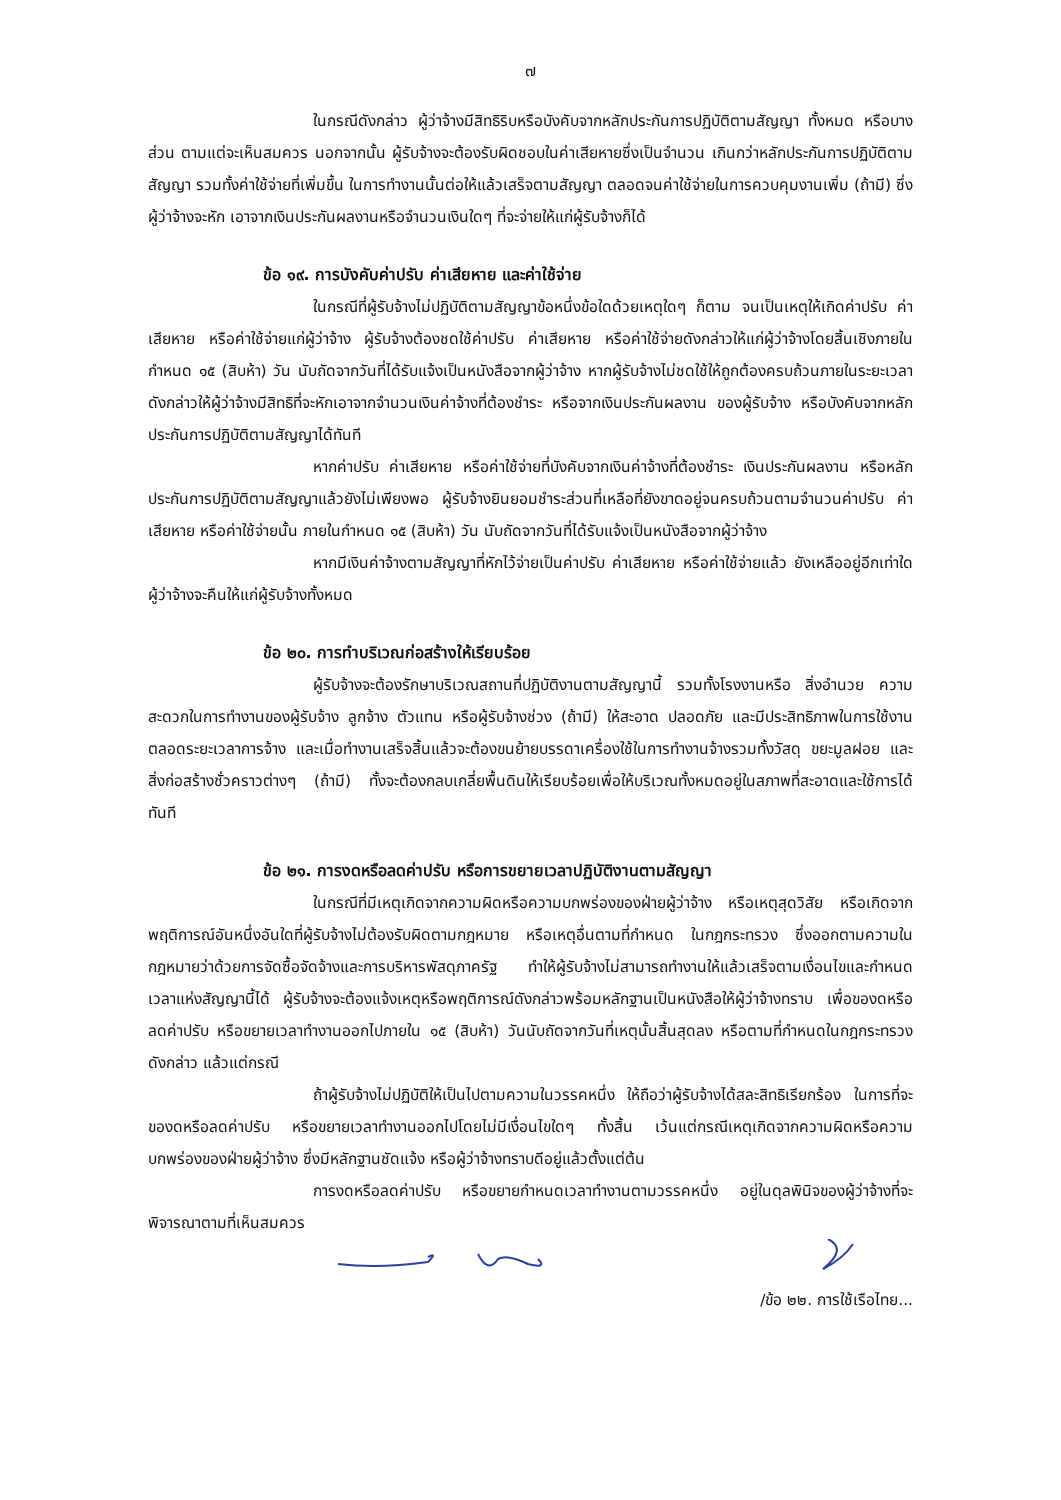๗
ในกรณีดังกล่าว ผู้ว่าจ้างมีสิทธิริบหรือบังคับจากหลักประกันการปฏิบัติตามสัญญา ทั้งหมด หรือบางส่วน ตามแต่จะเห็นสมควร นอกจากนั้น ผู้รับจ้างจะต้องรับผิดชอบในค่าเสียหายซึ่งเป็นจำนวน เกินกว่าหลักประกันการปฏิบัติตามสัญญา รวมทั้งค่าใช้จ่ายที่เพิ่มขึ้น ในการทำงานนั้นต่อให้แล้วเสร็จตามสัญญา ตลอดจนค่าใช้จ่ายในการควบคุมงานเพิ่ม (ถ้ามี) ซึ่งผู้ว่าจ้างจะหัก เอาจากเงินประกันผลงานหรือจำนวนเงินใดๆ ที่จะจ่ายให้แก่ผู้รับจ้างก็ได้
ข้อ ๑๙. การบังคับค่าปรับ ค่าเสียหาย และค่าใช้จ่าย
ในกรณีที่ผู้รับจ้างไม่ปฏิบัติตามสัญญาข้อหนึ่งข้อใดด้วยเหตุใดๆ ก็ตาม จนเป็นเหตุให้เกิดค่าปรับ ค่าเสียหาย หรือค่าใช้จ่ายแก่ผู้ว่าจ้าง ผู้รับจ้างต้องชดใช้ค่าปรับ ค่าเสียหาย หรือค่าใช้จ่ายดังกล่าวให้แก่ผู้ว่าจ้างโดยสิ้นเชิงภายในกำหนด ๑๕ (สิบห้า) วัน นับถัดจากวันที่ได้รับแจ้งเป็นหนังสือจากผู้ว่าจ้าง หากผู้รับจ้างไม่ชดใช้ให้ถูกต้องครบถ้วนภายในระยะเวลาดังกล่าวให้ผู้ว่าจ้างมีสิทธิที่จะหักเอาจากจำนวนเงินค่าจ้างที่ต้องชำระ หรือจากเงินประกันผลงาน ของผู้รับจ้าง หรือบังคับจากหลักประกันการปฏิบัติตามสัญญาได้ทันที
หากค่าปรับ ค่าเสียหาย หรือค่าใช้จ่ายที่บังคับจากเงินค่าจ้างที่ต้องชำระ เงินประกันผลงาน หรือหลักประกันการปฏิบัติตามสัญญาแล้วยังไม่เพียงพอ ผู้รับจ้างยินยอมชำระส่วนที่เหลือที่ยังขาดอยู่จนครบถ้วนตามจำนวนค่าปรับ ค่าเสียหาย หรือค่าใช้จ่ายนั้น ภายในกำหนด ๑๕ (สิบห้า) วัน นับถัดจากวันที่ได้รับแจ้งเป็นหนังสือจากผู้ว่าจ้าง
หากมีเงินค่าจ้างตามสัญญาที่หักไว้จ่ายเป็นค่าปรับ ค่าเสียหาย หรือค่าใช้จ่ายแล้ว ยังเหลืออยู่อีกเท่าใด ผู้ว่าจ้างจะคืนให้แก่ผู้รับจ้างทั้งหมด
ข้อ ๒๐. การทำบริเวณก่อสร้างให้เรียบร้อย
ผู้รับจ้างจะต้องรักษาบริเวณสถานที่ปฏิบัติงานตามสัญญานี้ รวมทั้งโรงงานหรือ สิ่งอำนวย ความสะดวกในการทำงานของผู้รับจ้าง ลูกจ้าง ตัวแทน หรือผู้รับจ้างช่วง (ถ้ามี) ให้สะอาด ปลอดภัย และมีประสิทธิภาพในการใช้งานตลอดระยะเวลาการจ้าง และเมื่อทำงานเสร็จสิ้นแล้วจะต้องขนย้ายบรรดาเครื่องใช้ในการทำงานจ้างรวมทั้งวัสดุ ขยะมูลฝอย และสิ่งก่อสร้างชั่วคราวต่างๆ (ถ้ามี) ทั้งจะต้องกลบเกลี่ยพื้นดินให้เรียบร้อยเพื่อให้บริเวณทั้งหมดอยู่ในสภาพที่สะอาดและใช้การได้ทันที
ข้อ ๒๑. การงดหรือลดค่าปรับ หรือการขยายเวลาปฏิบัติงานตามสัญญา
ในกรณีที่มีเหตุเกิดจากความผิดหรือความบกพร่องของฝ่ายผู้ว่าจ้าง หรือเหตุสุดวิสัย หรือเกิดจากพฤติการณ์อันหนึ่งอันใดที่ผู้รับจ้างไม่ต้องรับผิดตามกฎหมาย หรือเหตุอื่นตามที่กำหนด ในกฎกระทรวง ซึ่งออกตามความในกฎหมายว่าด้วยการจัดซื้อจัดจ้างและการบริหารพัสดุภาครัฐ ทำให้ผู้รับจ้างไม่สามารถทำงานให้แล้วเสร็จตามเงื่อนไขและกำหนดเวลาแห่งสัญญานี้ได้ ผู้รับจ้างจะต้องแจ้งเหตุหรือพฤติการณ์ดังกล่าวพร้อมหลักฐานเป็นหนังสือให้ผู้ว่าจ้างทราบ เพื่อของดหรือลดค่าปรับ หรือขยายเวลาทำงานออกไปภายใน ๑๕ (สิบห้า) วันนับถัดจากวันที่เหตุนั้นสิ้นสุดลง หรือตามที่กำหนดในกฎกระทรวงดังกล่าว แล้วแต่กรณี
ถ้าผู้รับจ้างไม่ปฏิบัติให้เป็นไปตามความในวรรคหนึ่ง ให้ถือว่าผู้รับจ้างได้สละสิทธิเรียกร้อง ในการที่จะของดหรือลดค่าปรับ หรือขยายเวลาทำงานออกไปโดยไม่มีเงื่อนไขใดๆ ทั้งสิ้น เว้นแต่กรณีเหตุเกิดจากความผิดหรือความบกพร่องของฝ่ายผู้ว่าจ้าง ซึ่งมีหลักฐานชัดแจ้ง หรือผู้ว่าจ้างทราบดีอยู่แล้วตั้งแต่ต้น
การงดหรือลดค่าปรับ หรือขยายกำหนดเวลาทำงานตามวรรคหนึ่ง อยู่ในดุลพินิจของผู้ว่าจ้างที่จะพิจารณาตามที่เห็นสมควร
/ข้อ ๒๒. การใช้เรือไทย...